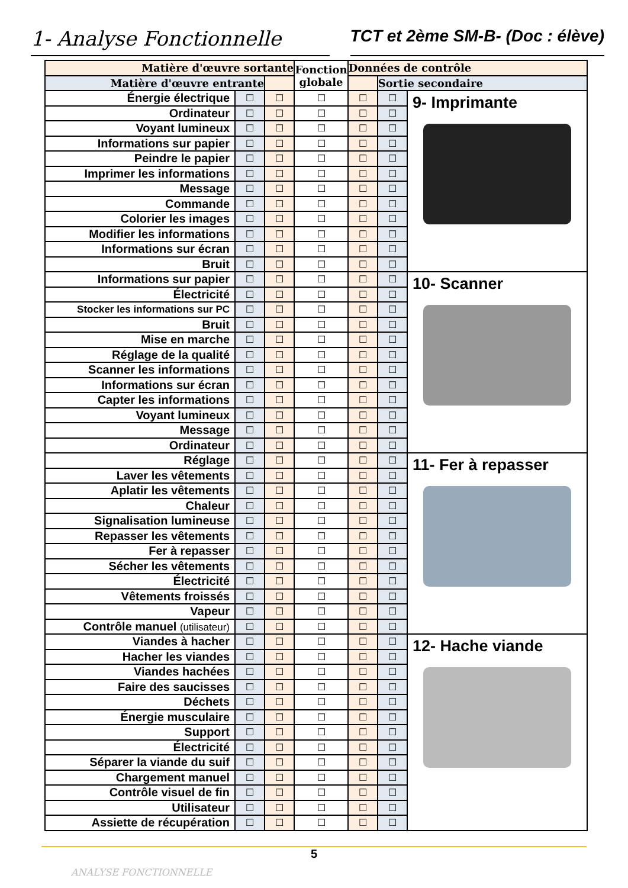1- Analyse Fonctionnelle
TCT et 2ème SM-B- (Doc : élève)
| Matière d'œuvre sortante | | | Fonction globale | Données de contrôle | | |
| --- | --- | --- | --- | --- | --- | --- |
| Matière d'œuvre entrante | | | | | Sortie secondaire | |
| Énergie électrique | ☐ | ☐ | ☐ | ☐ | ☐ | 9- Imprimante |
| Ordinateur | ☐ | ☐ | ☐ | ☐ | ☐ | |
| Voyant lumineux | ☐ | ☐ | ☐ | ☐ | ☐ | |
| Informations sur papier | ☐ | ☐ | ☐ | ☐ | ☐ | |
| Peindre le papier | ☐ | ☐ | ☐ | ☐ | ☐ | |
| Imprimer les informations | ☐ | ☐ | ☐ | ☐ | ☐ | |
| Message | ☐ | ☐ | ☐ | ☐ | ☐ | |
| Commande | ☐ | ☐ | ☐ | ☐ | ☐ | |
| Colorier les images | ☐ | ☐ | ☐ | ☐ | ☐ | |
| Modifier les informations | ☐ | ☐ | ☐ | ☐ | ☐ | |
| Informations sur écran | ☐ | ☐ | ☐ | ☐ | ☐ | |
| Bruit | ☐ | ☐ | ☐ | ☐ | ☐ | |
| Informations sur papier | ☐ | ☐ | ☐ | ☐ | ☐ | 10- Scanner |
| Électricité | ☐ | ☐ | ☐ | ☐ | ☐ | |
| Stocker les informations sur PC | ☐ | ☐ | ☐ | ☐ | ☐ | |
| Bruit | ☐ | ☐ | ☐ | ☐ | ☐ | |
| Mise en marche | ☐ | ☐ | ☐ | ☐ | ☐ | |
| Réglage de la qualité | ☐ | ☐ | ☐ | ☐ | ☐ | |
| Scanner les informations | ☐ | ☐ | ☐ | ☐ | ☐ | |
| Informations sur écran | ☐ | ☐ | ☐ | ☐ | ☐ | |
| Capter les informations | ☐ | ☐ | ☐ | ☐ | ☐ | |
| Voyant lumineux | ☐ | ☐ | ☐ | ☐ | ☐ | |
| Message | ☐ | ☐ | ☐ | ☐ | ☐ | |
| Ordinateur | ☐ | ☐ | ☐ | ☐ | ☐ | |
| Réglage | ☐ | ☐ | ☐ | ☐ | ☐ | 11- Fer à repasser |
| Laver les vêtements | ☐ | ☐ | ☐ | ☐ | ☐ | |
| Aplatir les vêtements | ☐ | ☐ | ☐ | ☐ | ☐ | |
| Chaleur | ☐ | ☐ | ☐ | ☐ | ☐ | |
| Signalisation lumineuse | ☐ | ☐ | ☐ | ☐ | ☐ | |
| Repasser les vêtements | ☐ | ☐ | ☐ | ☐ | ☐ | |
| Fer à repasser | ☐ | ☐ | ☐ | ☐ | ☐ | |
| Sécher les vêtements | ☐ | ☐ | ☐ | ☐ | ☐ | |
| Électricité | ☐ | ☐ | ☐ | ☐ | ☐ | |
| Vêtements froissés | ☐ | ☐ | ☐ | ☐ | ☐ | |
| Vapeur | ☐ | ☐ | ☐ | ☐ | ☐ | |
| Contrôle manuel (utilisateur) | ☐ | ☐ | ☐ | ☐ | ☐ | |
| Viandes à hacher | ☐ | ☐ | ☐ | ☐ | ☐ | 12- Hache viande |
| Hacher les viandes | ☐ | ☐ | ☐ | ☐ | ☐ | |
| Viandes hachées | ☐ | ☐ | ☐ | ☐ | ☐ | |
| Faire des saucisses | ☐ | ☐ | ☐ | ☐ | ☐ | |
| Déchets | ☐ | ☐ | ☐ | ☐ | ☐ | |
| Énergie musculaire | ☐ | ☐ | ☐ | ☐ | ☐ | |
| Support | ☐ | ☐ | ☐ | ☐ | ☐ | |
| Électricité | ☐ | ☐ | ☐ | ☐ | ☐ | |
| Séparer la viande du suif | ☐ | ☐ | ☐ | ☐ | ☐ | |
| Chargement manuel | ☐ | ☐ | ☐ | ☐ | ☐ | |
| Contrôle visuel de fin | ☐ | ☐ | ☐ | ☐ | ☐ | |
| Utilisateur | ☐ | ☐ | ☐ | ☐ | ☐ | |
| Assiette de récupération | ☐ | ☐ | ☐ | ☐ | ☐ | |
5
ANALYSE FONCTIONNELLE